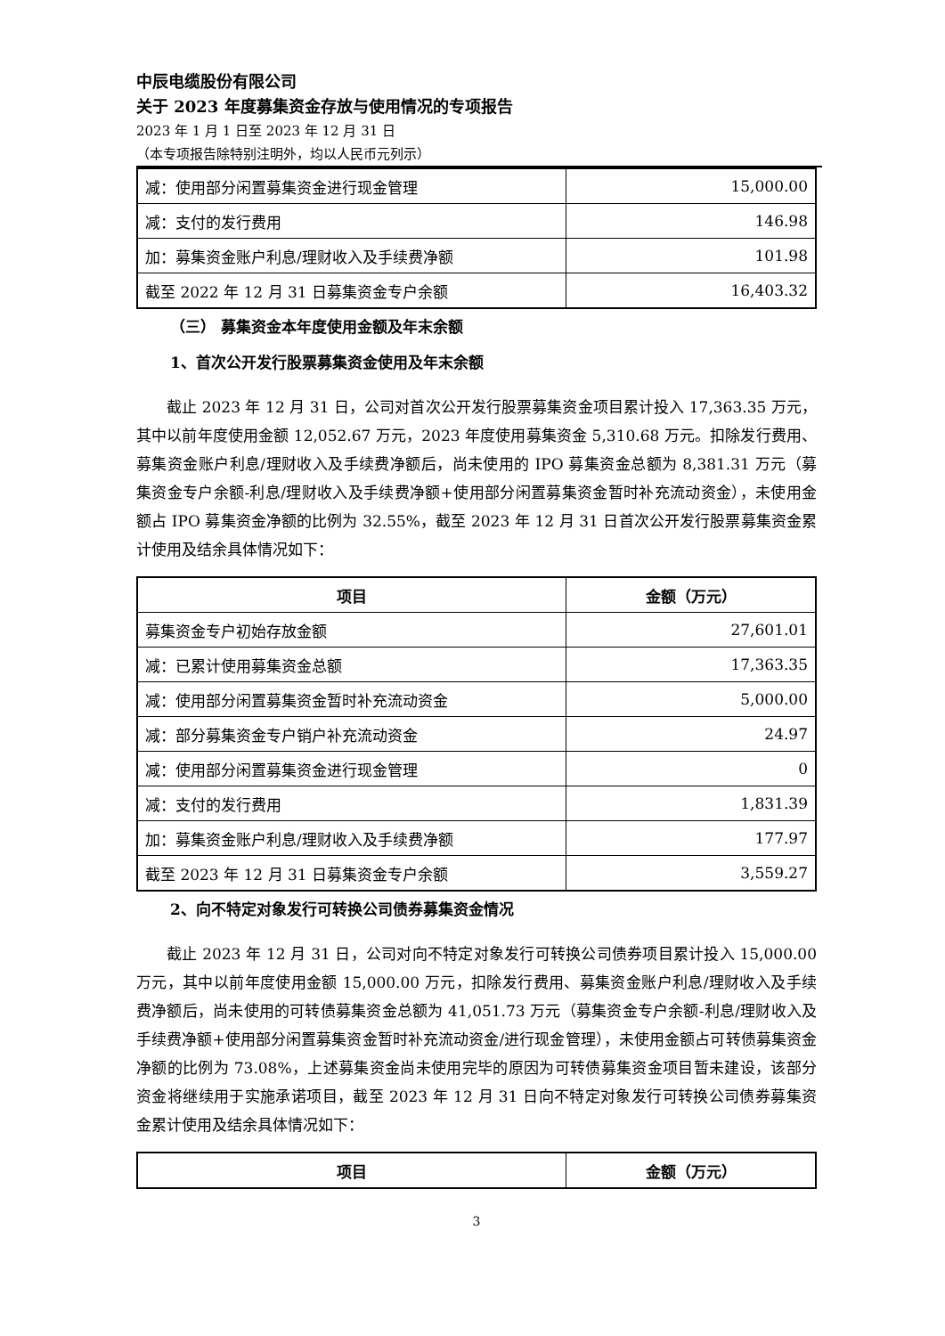中辰电缆股份有限公司
关于 2023 年度募集资金存放与使用情况的专项报告
2023 年 1 月 1 日至 2023 年 12 月 31 日
（本专项报告除特别注明外，均以人民币元列示）
| 减：使用部分闲置募集资金进行现金管理 | 15,000.00 |
| 减：支付的发行费用 | 146.98 |
| 加：募集资金账户利息/理财收入及手续费净额 | 101.98 |
| 截至 2022 年 12 月 31 日募集资金专户余额 | 16,403.32 |
（三） 募集资金本年度使用金额及年末余额
1、首次公开发行股票募集资金使用及年末余额
截止 2023 年 12 月 31 日，公司对首次公开发行股票募集资金项目累计投入 17,363.35 万元，其中以前年度使用金额 12,052.67 万元，2023 年度使用募集资金 5,310.68 万元。扣除发行费用、募集资金账户利息/理财收入及手续费净额后，尚未使用的 IPO 募集资金总额为 8,381.31 万元（募集资金专户余额-利息/理财收入及手续费净额+使用部分闲置募集资金暂时补充流动资金），未使用金额占 IPO 募集资金净额的比例为 32.55%，截至 2023 年 12 月 31 日首次公开发行股票募集资金累计使用及结余具体情况如下：
| 项目 | 金额（万元） |
| --- | --- |
| 募集资金专户初始存放金额 | 27,601.01 |
| 减：已累计使用募集资金总额 | 17,363.35 |
| 减：使用部分闲置募集资金暂时补充流动资金 | 5,000.00 |
| 减：部分募集资金专户销户补充流动资金 | 24.97 |
| 减：使用部分闲置募集资金进行现金管理 | 0 |
| 减：支付的发行费用 | 1,831.39 |
| 加：募集资金账户利息/理财收入及手续费净额 | 177.97 |
| 截至 2023 年 12 月 31 日募集资金专户余额 | 3,559.27 |
2、向不特定对象发行可转换公司债券募集资金情况
截止 2023 年 12 月 31 日，公司对向不特定对象发行可转换公司债券项目累计投入 15,000.00 万元，其中以前年度使用金额 15,000.00 万元，扣除发行费用、募集资金账户利息/理财收入及手续费净额后，尚未使用的可转债募集资金总额为 41,051.73 万元（募集资金专户余额-利息/理财收入及手续费净额+使用部分闲置募集资金暂时补充流动资金/进行现金管理），未使用金额占可转债募集资金净额的比例为 73.08%，上述募集资金尚未使用完毕的原因为可转债募集资金项目暂未建设，该部分资金将继续用于实施承诺项目，截至 2023 年 12 月 31 日向不特定对象发行可转换公司债券募集资金累计使用及结余具体情况如下：
| 项目 | 金额（万元） |
| --- | --- |
3